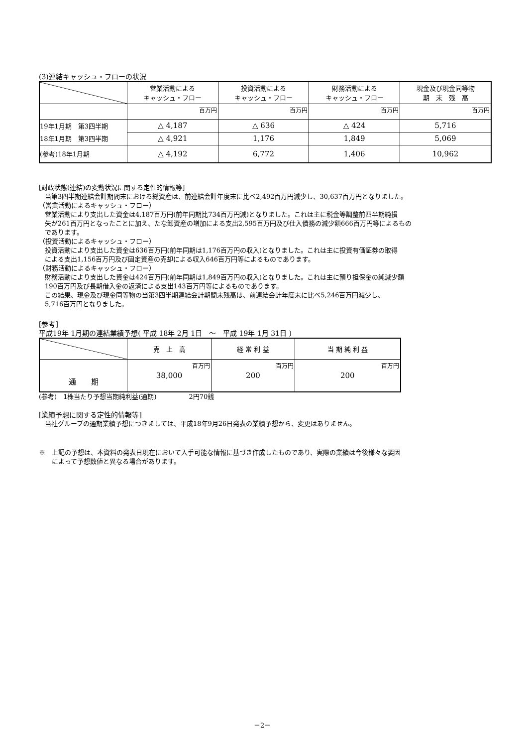(3)連結キャッシュ・フローの状況
| | 営業活動による キャッシュ・フロー | 投資活動による キャッシュ・フロー | 財務活動による キャッシュ・フロー | 現金及び現金同等物 期 末 残 高 |
| --- | --- | --- | --- | --- |
| | 百万円 | 百万円 | 百万円 | 百万円 |
| 19年1月期 第3四半期 | △ 4,187 | △ 636 | △ 424 | 5,716 |
| 18年1月期 第3四半期 | △ 4,921 | 1,176 | 1,849 | 5,069 |
| (参考)18年1月期 | △ 4,192 | 6,772 | 1,406 | 10,962 |
[財政状態(連結)の変動状況に関する定性的情報等]
当第3四半期連結会計期間末における総資産は、前連結会計年度末に比べ2,492百万円減少し、30,637百万円となりました。
（営業活動によるキャッシュ・フロー）
営業活動により支出した資金は4,187百万円(前年同期比734百万円減)となりました。これは主に税金等調整前四半期純損
失が261百万円となったことに加え、たな卸資産の増加による支出2,595百万円及び仕入債務の減少額666百万円等によるもの
であります。
（投資活動によるキャッシュ・フロー）
投資活動により支出した資金は636百万円(前年同期は1,176百万円の収入)となりました。これは主に投資有価証券の取得
による支出1,156百万円及び固定資産の売却による収入646百万円等によるものであります。
（財務活動によるキャッシュ・フロー）
財務活動により支出した資金は424百万円(前年同期は1,849百万円の収入)となりました。これは主に預り担保金の純減少額
190百万円及び長期借入金の返済による支出143百万円等によるものであります。
この結果、現金及び現金同等物の当第3四半期連結会計期間末残高は、前連結会計年度末に比べ5,246百万円減少し、
5,716百万円となりました。
[参考]
平成19年 1月期の連結業績予想( 平成 18年 2月 1日　～　平成 19年 1月 31日 )
| | 売 上 高 | 経 常 利 益 | 当 期 純 利 益 |
| --- | --- | --- | --- |
| 通 期 | 百万円 38,000 | 百万円 200 | 百万円 200 |
(参考)　1株当たり予想当期純利益(通期)　　　　　2円70銭
[業績予想に関する定性的情報等]
当社グループの通期業績予想につきましては、平成18年9月26日発表の業績予想から、変更はありません。
※　上記の予想は、本資料の発表日現在において入手可能な情報に基づき作成したものであり、実際の業績は今後様々な要因
　　によって予想数値と異なる場合があります。
－2－